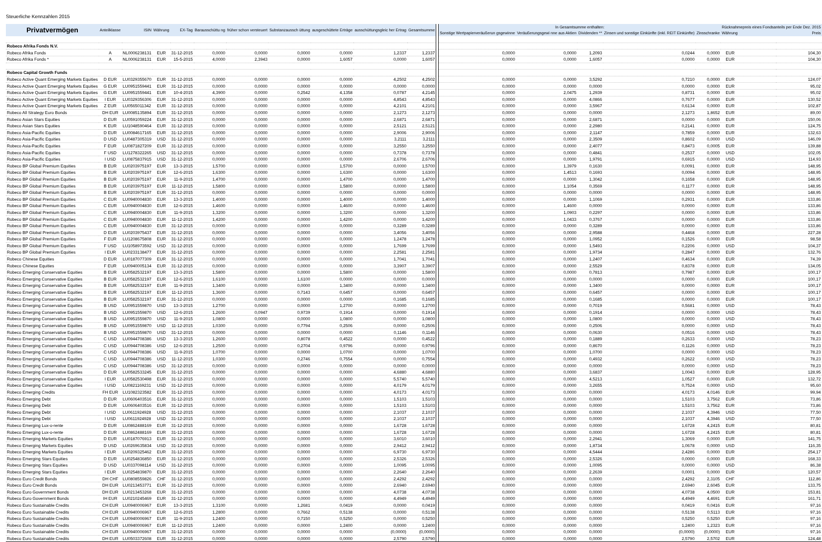Steuerliche Kennzahlen 2015
| Privatvermögen | Anteilklasse | ISIN | Währung | EX-Tag | Barausschüttu ng | früher schon versteuert | Substanzaussch üttung | ausgeschüttete Erträge | ausschüttungsgleic her Ertrag | Gesamtsumme | | In Gesamtsumme enthalten: | | | | | Rücknahmepreis eines Fondsanteils per Ende Dez. 2015 | |
| --- | --- | --- | --- | --- | --- | --- | --- | --- | --- | --- | --- | --- | --- | --- | --- | --- | --- | --- |
| | | | | | | | | | | | | Sonstige Wertpapierveräußerun gsgewinne | Veräußerungsgewi nne aus Aktien | Dividenden ** | Zinsen und sonstige Einkünfte (inkl. REIT Einkünfte) | Zinsschranke | Währung | Preis |
| Robeco Afrika Fonds N.V. | | | | | | | | | | | | | | | | | | |
| Robeco Afrika Fonds | A | NL0006238131 | EUR | 31-12-2015 | 0,0000 | 0,0000 | 0,0000 | 0,0000 | 1,2337 | 1,2337 | | 0,0000 | 0,0000 | 1,2093 | 0,0244 | 0,0000 | EUR | 104,30 |
| Robeco Afrika Fonds * | A | NL0006238131 | EUR | 15-5-2015 | 4,0000 | 2,3943 | 0,0000 | 1,6057 | 0,0000 | 1,6057 | | 0,0000 | 0,0000 | 1,6057 | 0,0000 | 0,0000 | EUR | 104,30 |
| Robeco Capital Growth Funds | | | | | | | | | | | | | | | | | | |
| Robeco Active Quant Emerging Markets Equities | D EUR | LU0329355670 | EUR | 31-12-2015 | 0,0000 | 0,0000 | 0,0000 | 0,0000 | 4,2502 | 4,2502 | | 0,0000 | 0,0000 | 3,5292 | 0,7210 | 0,0000 | EUR | 124,07 |
| Robeco Active Quant Emerging Markets Equities | G EUR | LU0951559441 | EUR | 31-12-2015 | 0,0000 | 0,0000 | 0,0000 | 0,0000 | 0,0000 | 0,0000 | | 0,0000 | 0,0000 | 0,0000 | 0,0000 | 0,0000 | EUR | 95,02 |
| Robeco Active Quant Emerging Markets Equities | G EUR | LU0951559441 | EUR | 10-4-2015 | 4,3900 | 0,0000 | 0,2542 | 4,1358 | 0,0787 | 4,2145 | | 0,0000 | 2,0475 | 1,2939 | 0,8731 | 0,0000 | EUR | 95,02 |
| Robeco Active Quant Emerging Markets Equities | I EUR | LU0329356306 | EUR | 31-12-2015 | 0,0000 | 0,0000 | 0,0000 | 0,0000 | 4,8543 | 4,8543 | | 0,0000 | 0,0000 | 4,0866 | 0,7677 | 0,0000 | EUR | 130,52 |
| Robeco Active Quant Emerging Markets Equities | Z EUR | LU0565011342 | EUR | 31-12-2015 | 0,0000 | 0,0000 | 0,0000 | 0,0000 | 4,2101 | 4,2101 | | 0,0000 | 0,0000 | 3,5967 | 0,6134 | 0,0000 | EUR | 102,87 |
| Robeco All Strategy Euro Bonds | DH EUR | LU0085135894 | EUR | 31-12-2015 | 0,0000 | 0,0000 | 0,0000 | 0,0000 | 2,1273 | 2,1273 | | 0,0000 | 0,0000 | 0,0000 | 2,1273 | 1,8652 | EUR | 89,00 |
| Robeco Asian Stars Equities | D EUR | LU0591059224 | EUR | 31-12-2015 | 0,0000 | 0,0000 | 0,0000 | 0,0000 | 2,6871 | 2,6871 | | 0,0000 | 0,0000 | 2,6871 | 0,0000 | 0,0000 | EUR | 150,06 |
| Robeco Asian Stars Equities | K EUR | LU1048590464 | EUR | 31-12-2015 | 0,0000 | 0,0000 | 0,0000 | 0,0000 | 2,5121 | 2,5121 | | 0,0000 | 0,0000 | 2,2980 | 0,2141 | 0,0000 | EUR | 124,75 |
| Robeco Asia-Pacific Equities | D EUR | LU0084617165 | EUR | 31-12-2015 | 0,0000 | 0,0000 | 0,0000 | 0,0000 | 2,9006 | 2,9006 | | 0,0000 | 0,0000 | 2,1147 | 0,7859 | 0,0000 | EUR | 132,63 |
| Robeco Asia-Pacific Equities | D USD | LU0487305319 | USD | 31-12-2015 | 0,0000 | 0,0000 | 0,0000 | 0,0000 | 3,2111 | 3,2111 | | 0,0000 | 0,0000 | 2,3509 | 0,8602 | 0,0000 | USD | 146,09 |
| Robeco Asia-Pacific Equities | F EUR | LU0871827209 | EUR | 31-12-2015 | 0,0000 | 0,0000 | 0,0000 | 0,0000 | 3,2550 | 3,2550 | | 0,0000 | 0,0000 | 2,4077 | 0,8473 | 0,0005 | EUR | 139,88 |
| Robeco Asia-Pacific Equities | F USD | LU1278322265 | USD | 31-12-2015 | 0,0000 | 0,0000 | 0,0000 | 0,0000 | 0,7378 | 0,7378 | | 0,0000 | 0,0000 | 0,4841 | 0,2537 | 0,0000 | USD | 102,05 |
| Robeco Asia-Pacific Equities | I USD | LU0875837915 | USD | 31-12-2015 | 0,0000 | 0,0000 | 0,0000 | 0,0000 | 2,6706 | 2,6706 | | 0,0000 | 0,0000 | 1,9791 | 0,6915 | 0,0000 | USD | 114,93 |
| Robeco BP Global Premium Equities | B EUR | LU0203975197 | EUR | 13-3-2015 | 1,5700 | 0,0000 | 0,0000 | 1,5700 | 0,0000 | 1,5700 | | 0,0000 | 1,3979 | 0,1630 | 0,0091 | 0,0000 | EUR | 148,95 |
| Robeco BP Global Premium Equities | B EUR | LU0203975197 | EUR | 12-6-2015 | 1,6300 | 0,0000 | 0,0000 | 1,6300 | 0,0000 | 1,6300 | | 0,0000 | 1,4513 | 0,1693 | 0,0094 | 0,0000 | EUR | 148,95 |
| Robeco BP Global Premium Equities | B EUR | LU0203975197 | EUR | 11-9-2015 | 1,4700 | 0,0000 | 0,0000 | 1,4700 | 0,0000 | 1,4700 | | 0,0000 | 0,0000 | 1,3042 | 0,1658 | 0,0000 | EUR | 148,95 |
| Robeco BP Global Premium Equities | B EUR | LU0203975197 | EUR | 11-12-2015 | 1,5800 | 0,0000 | 0,0000 | 1,5800 | 0,0000 | 1,5800 | | 0,0000 | 1,1054 | 0,3569 | 0,1177 | 0,0000 | EUR | 148,95 |
| Robeco BP Global Premium Equities | B EUR | LU0203975197 | EUR | 31-12-2015 | 0,0000 | 0,0000 | 0,0000 | 0,0000 | 0,0000 | 0,0000 | | 0,0000 | 0,0000 | 0,0000 | 0,0000 | 0,0000 | EUR | 148,95 |
| Robeco BP Global Premium Equities | C EUR | LU0940004830 | EUR | 13-3-2015 | 1,4000 | 0,0000 | 0,0000 | 1,4000 | 0,0000 | 1,4000 | | 0,0000 | 0,0000 | 1,1069 | 0,2931 | 0,0000 | EUR | 133,86 |
| Robeco BP Global Premium Equities | C EUR | LU0940004830 | EUR | 12-6-2015 | 1,4600 | 0,0000 | 0,0000 | 1,4600 | 0,0000 | 1,4600 | | 0,0000 | 1,4600 | 0,0000 | 0,0000 | 0,0000 | EUR | 133,86 |
| Robeco BP Global Premium Equities | C EUR | LU0940004830 | EUR | 11-9-2015 | 1,3200 | 0,0000 | 0,0000 | 1,3200 | 0,0000 | 1,3200 | | 0,0000 | 1,0903 | 0,2297 | 0,0000 | 0,0000 | EUR | 133,86 |
| Robeco BP Global Premium Equities | C EUR | LU0940004830 | EUR | 11-12-2015 | 1,4200 | 0,0000 | 0,0000 | 1,4200 | 0,0000 | 1,4200 | | 0,0000 | 1,0433 | 0,3767 | 0,0000 | 0,0000 | EUR | 133,86 |
| Robeco BP Global Premium Equities | C EUR | LU0940004830 | EUR | 31-12-2015 | 0,0000 | 0,0000 | 0,0000 | 0,0000 | 0,3289 | 0,3289 | | 0,0000 | 0,0000 | 0,3289 | 0,0000 | 0,0000 | EUR | 133,86 |
| Robeco BP Global Premium Equities | D EUR | LU0203975437 | EUR | 31-12-2015 | 0,0000 | 0,0000 | 0,0000 | 0,0000 | 3,4056 | 3,4056 | | 0,0000 | 0,0000 | 2,9588 | 0,4468 | 0,0000 | EUR | 227,28 |
| Robeco BP Global Premium Equities | F EUR | LU1208675808 | EUR | 31-12-2015 | 0,0000 | 0,0000 | 0,0000 | 0,0000 | 1,2478 | 1,2478 | | 0,0000 | 0,0000 | 1,0952 | 0,1526 | 0,0000 | EUR | 98,58 |
| Robeco BP Global Premium Equities | F USD | LU1058973592 | USD | 31-12-2015 | 0,0000 | 0,0000 | 0,0000 | 0,0000 | 1,7699 | 1,7699 | | 0,0000 | 0,0000 | 1,5493 | 0,2206 | 0,0000 | USD | 104,37 |
| Robeco BP Global Premium Equities | I EUR | LU0233138477 | EUR | 31-12-2015 | 0,0000 | 0,0000 | 0,0000 | 0,0000 | 2,2581 | 2,2581 | | 0,0000 | 0,0000 | 1,9734 | 0,2847 | 0,0000 | EUR | 132,76 |
| Robeco Chinese Equities | D EUR | LU0187077309 | EUR | 31-12-2015 | 0,0000 | 0,0000 | 0,0000 | 0,0000 | 1,7041 | 1,7041 | | 0,0000 | 0,0000 | 1,2407 | 0,4634 | 0,0000 | EUR | 74,39 |
| Robeco Chinese Equities | F EUR | LU0940005134 | EUR | 31-12-2015 | 0,0000 | 0,0000 | 0,0000 | 0,0000 | 3,3907 | 3,3907 | | 0,0000 | 0,0000 | 2,5529 | 0,8378 | 0,0000 | EUR | 134,05 |
| Robeco Emerging Conservative Equities | B EUR | LU0582532197 | EUR | 13-3-2015 | 1,5800 | 0,0000 | 0,0000 | 1,5800 | 0,0000 | 1,5800 | | 0,0000 | 0,0000 | 0,7813 | 0,7987 | 0,0000 | EUR | 100,17 |
| Robeco Emerging Conservative Equities | B EUR | LU0582532197 | EUR | 12-6-2015 | 1,6100 | 0,0000 | 1,6100 | 0,0000 | 0,0000 | 0,0000 | | 0,0000 | 0,0000 | 0,0000 | 0,0000 | 0,0000 | EUR | 100,17 |
| Robeco Emerging Conservative Equities | B EUR | LU0582532197 | EUR | 11-9-2015 | 1,3400 | 0,0000 | 0,0000 | 1,3400 | 0,0000 | 1,3400 | | 0,0000 | 0,0000 | 1,3400 | 0,0000 | 0,0000 | EUR | 100,17 |
| Robeco Emerging Conservative Equities | B EUR | LU0582532197 | EUR | 11-12-2015 | 1,3600 | 0,0000 | 0,7143 | 0,6457 | 0,0000 | 0,6457 | | 0,0000 | 0,0000 | 0,6457 | 0,0000 | 0,0000 | EUR | 100,17 |
| Robeco Emerging Conservative Equities | B EUR | LU0582532197 | EUR | 31-12-2015 | 0,0000 | 0,0000 | 0,0000 | 0,0000 | 0,1685 | 0,1685 | | 0,0000 | 0,0000 | 0,1685 | 0,0000 | 0,0000 | EUR | 100,17 |
| Robeco Emerging Conservative Equities | B USD | LU0951559870 | USD | 13-3-2015 | 1,2700 | 0,0000 | 0,0000 | 1,2700 | 0,0000 | 1,2700 | | 0,0000 | 0,0000 | 0,7019 | 0,5681 | 0,0000 | USD | 78,43 |
| Robeco Emerging Conservative Equities | B USD | LU0951559870 | USD | 12-6-2015 | 1,2600 | 0,0947 | 0,9739 | 0,1914 | 0,0000 | 0,1914 | | 0,0000 | 0,0000 | 0,1914 | 0,0000 | 0,0000 | USD | 78,43 |
| Robeco Emerging Conservative Equities | B USD | LU0951559870 | USD | 11-9-2015 | 1,0800 | 0,0000 | 0,0000 | 1,0800 | 0,0000 | 1,0800 | | 0,0000 | 0,0000 | 1,0800 | 0,0000 | 0,0000 | USD | 78,43 |
| Robeco Emerging Conservative Equities | B USD | LU0951559870 | USD | 11-12-2015 | 1,0300 | 0,0000 | 0,7794 | 0,2506 | 0,0000 | 0,2506 | | 0,0000 | 0,0000 | 0,2506 | 0,0000 | 0,0000 | USD | 78,43 |
| Robeco Emerging Conservative Equities | B USD | LU0951559870 | USD | 31-12-2015 | 0,0000 | 0,0000 | 0,0000 | 0,0000 | 0,1146 | 0,1146 | | 0,0000 | 0,0000 | 0,0630 | 0,0516 | 0,0000 | USD | 78,43 |
| Robeco Emerging Conservative Equities | C USD | LU0944708386 | USD | 13-3-2015 | 1,2600 | 0,0000 | 0,8078 | 0,4522 | 0,0000 | 0,4522 | | 0,0000 | 0,0000 | 0,1889 | 0,2633 | 0,0000 | USD | 78,23 |
| Robeco Emerging Conservative Equities | C USD | LU0944708386 | USD | 12-6-2015 | 1,2500 | 0,0000 | 0,2704 | 0,9796 | 0,0000 | 0,9796 | | 0,0000 | 0,0000 | 0,8670 | 0,1126 | 0,0000 | USD | 78,23 |
| Robeco Emerging Conservative Equities | C USD | LU0944708386 | USD | 11-9-2015 | 1,0700 | 0,0000 | 0,0000 | 1,0700 | 0,0000 | 1,0700 | | 0,0000 | 0,0000 | 1,0700 | 0,0000 | 0,0000 | USD | 78,23 |
| Robeco Emerging Conservative Equities | C USD | LU0944708386 | USD | 11-12-2015 | 1,0300 | 0,0000 | 0,2746 | 0,7554 | 0,0000 | 0,7554 | | 0,0000 | 0,0000 | 0,4932 | 0,2622 | 0,0000 | USD | 78,23 |
| Robeco Emerging Conservative Equities | C USD | LU0944708386 | USD | 31-12-2015 | 0,0000 | 0,0000 | 0,0000 | 0,0000 | 0,0000 | 0,0000 | | 0,0000 | 0,0000 | 0,0000 | 0,0000 | 0,0000 | USD | 78,23 |
| Robeco Emerging Conservative Equities | D EUR | LU0582533245 | EUR | 31-12-2015 | 0,0000 | 0,0000 | 0,0000 | 0,0000 | 4,6880 | 4,6880 | | 0,0000 | 0,0000 | 3,6837 | 1,0043 | 0,0000 | EUR | 128,95 |
| Robeco Emerging Conservative Equities | I EUR | LU0582530498 | EUR | 31-12-2015 | 0,0000 | 0,0000 | 0,0000 | 0,0000 | 5,5740 | 5,5740 | | 0,0000 | 0,0000 | 4,5213 | 1,0527 | 0,0000 | EUR | 132,72 |
| Robeco Emerging Conservative Equities | I USD | LU0821169231 | USD | 31-12-2015 | 0,0000 | 0,0000 | 0,0000 | 0,0000 | 4,0179 | 4,0179 | | 0,0000 | 0,0000 | 3,2655 | 0,7524 | 0,0000 | USD | 95,60 |
| Robeco Emerging Credits | FH EUR | LU1082323582 | EUR | 31-12-2015 | 0,0000 | 0,0000 | 0,0000 | 0,0000 | 4,0173 | 4,0173 | | 0,0000 | 0,0000 | 0,0000 | 4,0173 | 4,0146 | EUR | 99,94 |
| Robeco Emerging Debt | D EUR | LU0606403516 | EUR | 31-12-2015 | 0,0000 | 0,0000 | 0,0000 | 0,0000 | 1,5103 | 1,5103 | | 0,0000 | 0,0000 | 0,0000 | 1,5103 | 3,7562 | EUR | 73,86 |
| Robeco Emerging Debt | D EUR | LU0606403516 | EUR | 31-12-2015 | 0,0000 | 0,0000 | 0,0000 | 0,0000 | 1,5103 | 1,5103 | | 0,0000 | 0,0000 | 0,0000 | 1,5103 | 3,7562 | EUR | 73,86 |
| Robeco Emerging Debt | I USD | LU0611924928 | USD | 31-12-2015 | 0,0000 | 0,0000 | 0,0000 | 0,0000 | 2,1037 | 2,1037 | | 0,0000 | 0,0000 | 0,0000 | 2,1037 | 4,3946 | USD | 77,50 |
| Robeco Emerging Debt | I USD | LU0611924928 | USD | 31-12-2015 | 0,0000 | 0,0000 | 0,0000 | 0,0000 | 2,1037 | 2,1037 | | 0,0000 | 0,0000 | 0,0000 | 2,1037 | 4,3946 | USD | 77,50 |
| Robeco Emerging Lux-o-rente | D EUR | LU0862488169 | EUR | 31-12-2015 | 0,0000 | 0,0000 | 0,0000 | 0,0000 | 1,6728 | 1,6728 | | 0,0000 | 0,0000 | 0,0000 | 1,6728 | 4,2415 | EUR | 80,81 |
| Robeco Emerging Lux-o-rente | D EUR | LU0862488169 | EUR | 31-12-2015 | 0,0000 | 0,0000 | 0,0000 | 0,0000 | 1,6728 | 1,6728 | | 0,0000 | 0,0000 | 0,0000 | 1,6728 | 4,2415 | EUR | 80,81 |
| Robeco Emerging Markets Equities | D EUR | LU0187076913 | EUR | 31-12-2015 | 0,0000 | 0,0000 | 0,0000 | 0,0000 | 3,6010 | 3,6010 | | 0,0000 | 0,0000 | 2,2941 | 1,3069 | 0,0000 | EUR | 141,75 |
| Robeco Emerging Markets Equities | D USD | LU0269635834 | USD | 31-12-2015 | 0,0000 | 0,0000 | 0,0000 | 0,0000 | 2,9412 | 2,9412 | | 0,0000 | 0,0000 | 1,8734 | 1,0678 | 0,0000 | USD | 116,35 |
| Robeco Emerging Markets Equities | I EUR | LU0209325462 | EUR | 31-12-2015 | 0,0000 | 0,0000 | 0,0000 | 0,0000 | 6,9730 | 6,9730 | | 0,0000 | 0,0000 | 4,5444 | 2,4286 | 0,0000 | EUR | 254,17 |
| Robeco Emerging Stars Equities | D EUR | LU0254836850 | EUR | 31-12-2015 | 0,0000 | 0,0000 | 0,0000 | 0,0000 | 2,5326 | 2,5326 | | 0,0000 | 0,0000 | 2,5326 | 0,0000 | 0,0000 | EUR | 168,33 |
| Robeco Emerging Stars Equities | D USD | LU0337098114 | USD | 31-12-2015 | 0,0000 | 0,0000 | 0,0000 | 0,0000 | 1,0095 | 1,0095 | | 0,0000 | 0,0000 | 1,0095 | 0,0000 | 0,0000 | USD | 86,38 |
| Robeco Emerging Stars Equities | I EUR | LU0254839870 | EUR | 31-12-2015 | 0,0000 | 0,0000 | 0,0000 | 0,0000 | 2,2640 | 2,2640 | | 0,0000 | 0,0000 | 2,2639 | 0,0001 | 0,0000 | EUR | 120,57 |
| Robeco Euro Credit Bonds | DH CHF | LU0808559826 | CHF | 31-12-2015 | 0,0000 | 0,0000 | 0,0000 | 0,0000 | 2,4292 | 2,4292 | | 0,0000 | 0,0000 | 0,0000 | 2,4292 | 2,3105 | CHF | 112,86 |
| Robeco Euro Credit Bonds | DH EUR | LU0213453771 | EUR | 31-12-2015 | 0,0000 | 0,0000 | 0,0000 | 0,0000 | 2,6940 | 2,6940 | | 0,0000 | 0,0000 | 0,0000 | 2,6940 | 2,6045 | EUR | 133,75 |
| Robeco Euro Government Bonds | DH EUR | LU0213453268 | EUR | 31-12-2015 | 0,0000 | 0,0000 | 0,0000 | 0,0000 | 4,0738 | 4,0738 | | 0,0000 | 0,0000 | 0,0000 | 4,0738 | 4,0500 | EUR | 153,81 |
| Robeco Euro Government Bonds | IH EUR | LU0210245469 | EUR | 31-12-2015 | 0,0000 | 0,0000 | 0,0000 | 0,0000 | 4,4949 | 4,4949 | | 0,0000 | 0,0000 | 0,0000 | 4,4949 | 4,4691 | EUR | 161,71 |
| Robeco Euro Sustainable Credits | CH EUR | LU0940006967 | EUR | 13-3-2015 | 1,3100 | 0,0000 | 1,2681 | 0,0419 | 0,0000 | 0,0419 | | 0,0000 | 0,0000 | 0,0000 | 0,0419 | 0,0416 | EUR | 97,16 |
| Robeco Euro Sustainable Credits | CH EUR | LU0940006967 | EUR | 12-6-2015 | 1,2800 | 0,0000 | 0,7662 | 0,5138 | 0,0000 | 0,5138 | | 0,0000 | 0,0000 | 0,0000 | 0,5138 | 0,5113 | EUR | 97,16 |
| Robeco Euro Sustainable Credits | CH EUR | LU0940006967 | EUR | 11-9-2015 | 1,2400 | 0,0000 | 0,7150 | 0,5250 | 0,0000 | 0,5250 | | 0,0000 | 0,0000 | 0,0000 | 0,5250 | 0,5250 | EUR | 97,16 |
| Robeco Euro Sustainable Credits | CH EUR | LU0940006967 | EUR | 11-12-2015 | 1,2400 | 0,0000 | 0,0000 | 1,2400 | 0,0000 | 1,2400 | | 0,0000 | 0,0000 | 0,0000 | 1,2400 | 1,2323 | EUR | 97,16 |
| Robeco Euro Sustainable Credits | CH EUR | LU0940006967 | EUR | 31-12-2015 | 0,0000 | 0,0000 | 0,0000 | 0,0000 | (0,0000) | (0,0000) | | 0,0000 | 0,0000 | 0,0000 | (0,0000) | (0,0000) | EUR | 97,16 |
| Robeco Euro Sustainable Credits | DH EUR | LU0503372608 | EUR | 31-12-2015 | 0,0000 | 0,0000 | 0,0000 | 0,0000 | 2,5790 | 2,5790 | | 0,0000 | 0,0000 | 0,0000 | 2,5790 | 2,5702 | EUR | 124,48 |